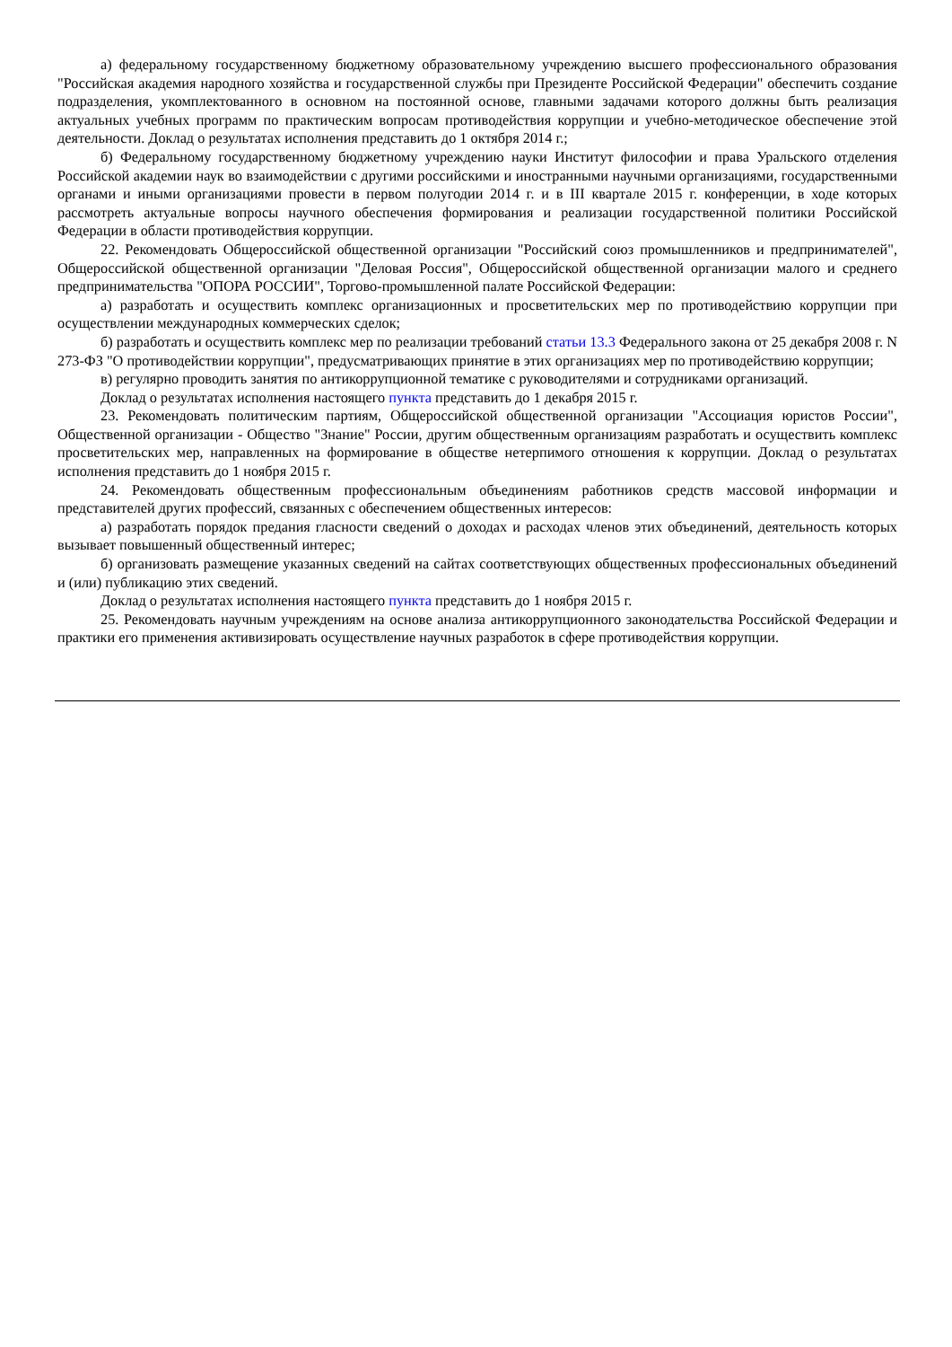а) федеральному государственному бюджетному образовательному учреждению высшего профессионального образования "Российская академия народного хозяйства и государственной службы при Президенте Российской Федерации" обеспечить создание подразделения, укомплектованного в основном на постоянной основе, главными задачами которого должны быть реализация актуальных учебных программ по практическим вопросам противодействия коррупции и учебно-методическое обеспечение этой деятельности. Доклад о результатах исполнения представить до 1 октября 2014 г.;
б) Федеральному государственному бюджетному учреждению науки Институт философии и права Уральского отделения Российской академии наук во взаимодействии с другими российскими и иностранными научными организациями, государственными органами и иными организациями провести в первом полугодии 2014 г. и в III квартале 2015 г. конференции, в ходе которых рассмотреть актуальные вопросы научного обеспечения формирования и реализации государственной политики Российской Федерации в области противодействия коррупции.
22. Рекомендовать Общероссийской общественной организации "Российский союз промышленников и предпринимателей", Общероссийской общественной организации "Деловая Россия", Общероссийской общественной организации малого и среднего предпринимательства "ОПОРА РОССИИ", Торгово-промышленной палате Российской Федерации:
а) разработать и осуществить комплекс организационных и просветительских мер по противодействию коррупции при осуществлении международных коммерческих сделок;
б) разработать и осуществить комплекс мер по реализации требований статьи 13.3 Федерального закона от 25 декабря 2008 г. N 273-ФЗ "О противодействии коррупции", предусматривающих принятие в этих организациях мер по противодействию коррупции;
в) регулярно проводить занятия по антикоррупционной тематике с руководителями и сотрудниками организаций.
Доклад о результатах исполнения настоящего пункта представить до 1 декабря 2015 г.
23. Рекомендовать политическим партиям, Общероссийской общественной организации "Ассоциация юристов России", Общественной организации - Общество "Знание" России, другим общественным организациям разработать и осуществить комплекс просветительских мер, направленных на формирование в обществе нетерпимого отношения к коррупции. Доклад о результатах исполнения представить до 1 ноября 2015 г.
24. Рекомендовать общественным профессиональным объединениям работников средств массовой информации и представителей других профессий, связанных с обеспечением общественных интересов:
а) разработать порядок предания гласности сведений о доходах и расходах членов этих объединений, деятельность которых вызывает повышенный общественный интерес;
б) организовать размещение указанных сведений на сайтах соответствующих общественных профессиональных объединений и (или) публикацию этих сведений.
Доклад о результатах исполнения настоящего пункта представить до 1 ноября 2015 г.
25. Рекомендовать научным учреждениям на основе анализа антикоррупционного законодательства Российской Федерации и практики его применения активизировать осуществление научных разработок в сфере противодействия коррупции.